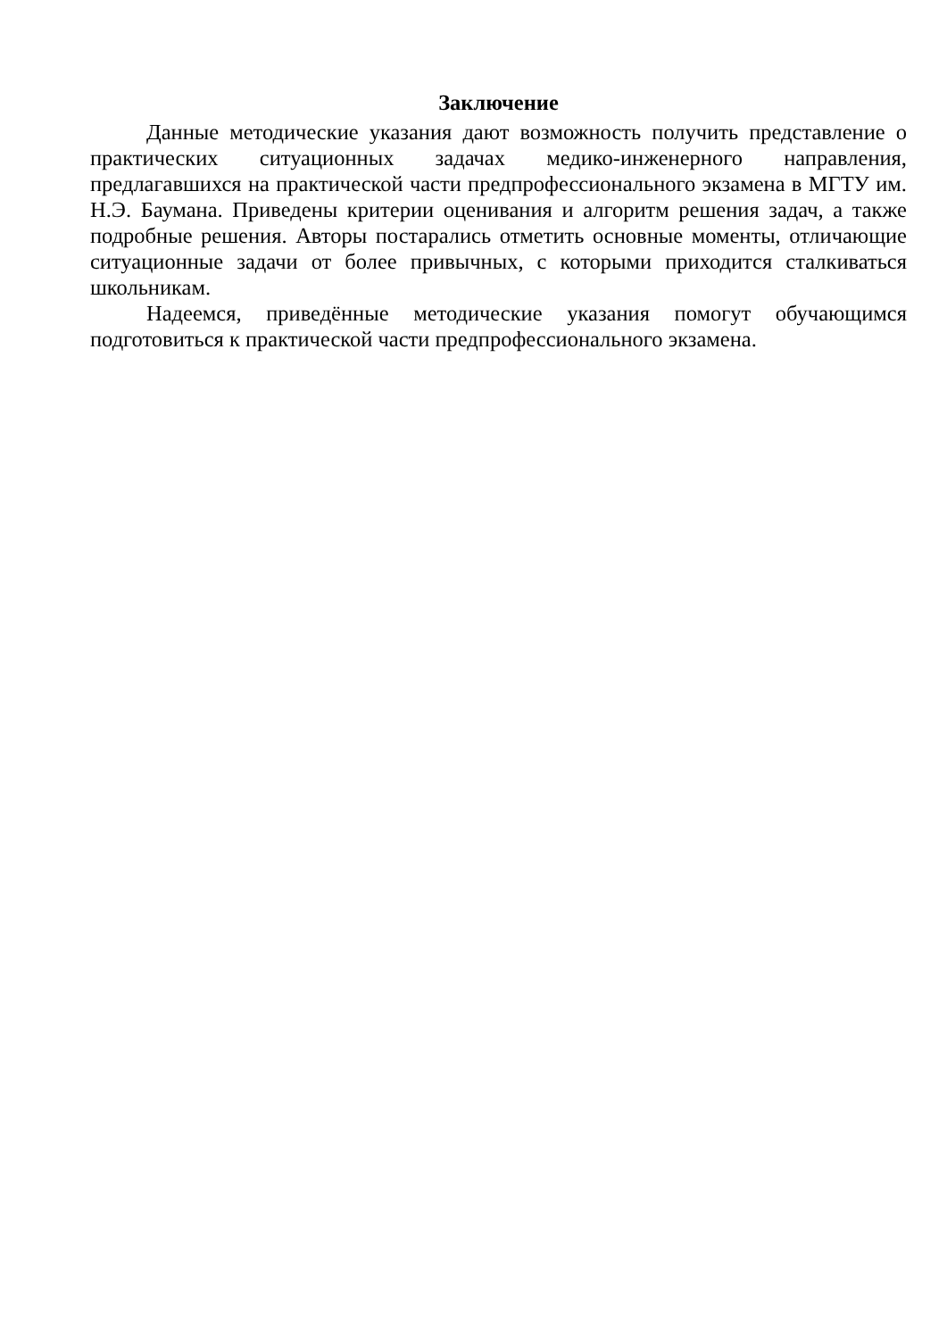Заключение
Данные методические указания дают возможность получить представление о практических ситуационных задачах медико-инженерного направления, предлагавшихся на практической части предпрофессионального экзамена в МГТУ им. Н.Э. Баумана. Приведены критерии оценивания и алгоритм решения задач, а также подробные решения. Авторы постарались отметить основные моменты, отличающие ситуационные задачи от более привычных, с которыми приходится сталкиваться школьникам.
Надеемся, приведённые методические указания помогут обучающимся подготовиться к практической части предпрофессионального экзамена.